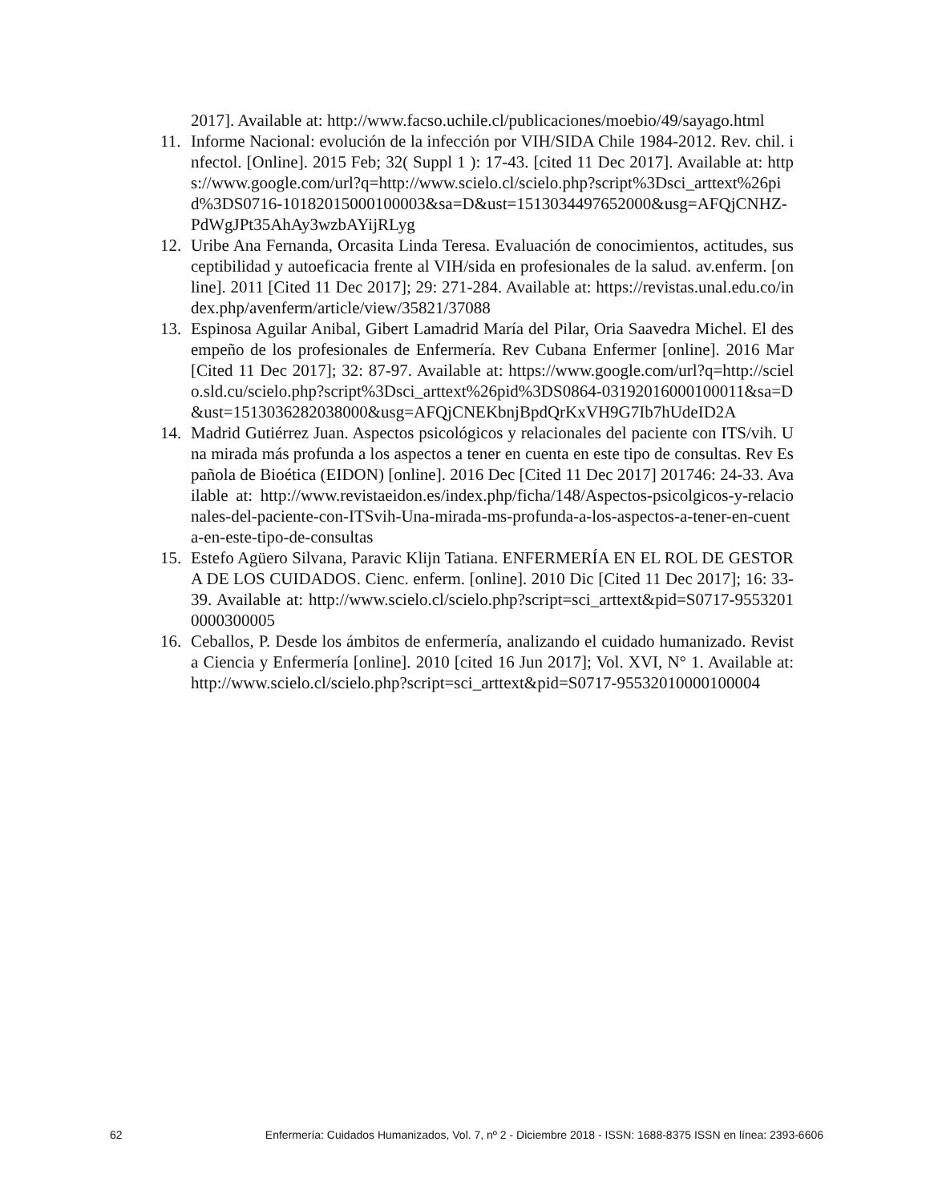2017]. Available at: http://www.facso.uchile.cl/publicaciones/moebio/49/sayago.html
11. Informe Nacional: evolución de la infección por VIH/SIDA Chile 1984-2012. Rev. chil. infectol. [Online]. 2015 Feb; 32( Suppl 1 ): 17-43. [cited 11 Dec 2017]. Available at: https://www.google.com/url?q=http://www.scielo.cl/scielo.php?script%3Dsci_arttext%26pid%3DS0716-10182015000100003&sa=D&ust=1513034497652000&usg=AFQjCNHZ-PdWgJPt35AhAy3wzbAYijRLyg
12. Uribe Ana Fernanda, Orcasita Linda Teresa. Evaluación de conocimientos, actitudes, susceptibilidad y autoeficacia frente al VIH/sida en profesionales de la salud. av.enferm. [online]. 2011 [Cited 11 Dec 2017]; 29: 271-284. Available at: https://revistas.unal.edu.co/index.php/avenferm/article/view/35821/37088
13. Espinosa Aguilar Anibal, Gibert Lamadrid María del Pilar, Oria Saavedra Michel. El desempeño de los profesionales de Enfermería. Rev Cubana Enfermer [online]. 2016 Mar [Cited 11 Dec 2017]; 32: 87-97. Available at: https://www.google.com/url?q=http://scielo.sld.cu/scielo.php?script%3Dsci_arttext%26pid%3DS0864-03192016000100011&sa=D&ust=1513036282038000&usg=AFQjCNEKbnjBpdQrKxVH9G7Ib7hUdeID2A
14. Madrid Gutiérrez Juan. Aspectos psicológicos y relacionales del paciente con ITS/vih. Una mirada más profunda a los aspectos a tener en cuenta en este tipo de consultas. Rev Española de Bioética (EIDON) [online]. 2016 Dec [Cited 11 Dec 2017] 201746: 24-33. Available at: http://www.revistaeidon.es/index.php/ficha/148/Aspectos-psicolgicos-y-relacionales-del-paciente-con-ITSvih-Una-mirada-ms-profunda-a-los-aspectos-a-tener-en-cuenta-en-este-tipo-de-consultas
15. Estefo Agüero Silvana, Paravic Klijn Tatiana. ENFERMERÍA EN EL ROL DE GESTORA DE LOS CUIDADOS. Cienc. enferm. [online]. 2010 Dic [Cited 11 Dec 2017]; 16: 33-39. Available at: http://www.scielo.cl/scielo.php?script=sci_arttext&pid=S0717-95532010000300005
16. Ceballos, P. Desde los ámbitos de enfermería, analizando el cuidado humanizado. Revista Ciencia y Enfermería [online]. 2010 [cited 16 Jun 2017]; Vol. XVI, N° 1. Available at: http://www.scielo.cl/scielo.php?script=sci_arttext&pid=S0717-95532010000100004
62 Enfermería: Cuidados Humanizados, Vol. 7, nº 2 - Diciembre 2018 - ISSN: 1688-8375 ISSN en línea: 2393-6606